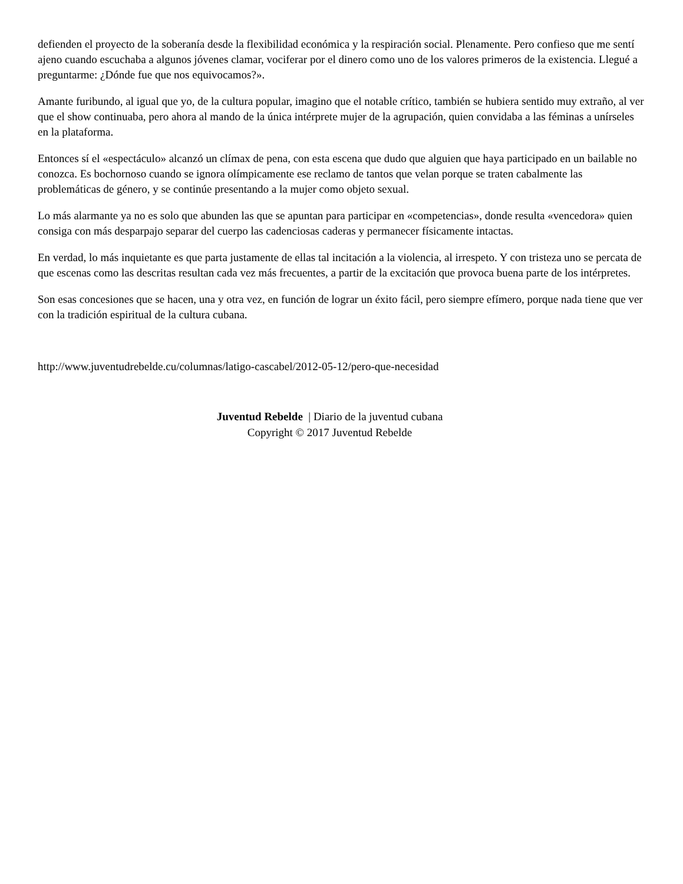defienden el proyecto de la soberanía desde la flexibilidad económica y la respiración social. Plenamente. Pero confieso que me sentí ajeno cuando escuchaba a algunos jóvenes clamar, vociferar por el dinero como uno de los valores primeros de la existencia. Llegué a preguntarme: ¿Dónde fue que nos equivocamos?».
Amante furibundo, al igual que yo, de la cultura popular, imagino que el notable crítico, también se hubiera sentido muy extraño, al ver que el show continuaba, pero ahora al mando de la única intérprete mujer de la agrupación, quien convidaba a las féminas a unírseles en la plataforma.
Entonces sí el «espectáculo» alcanzó un clímax de pena, con esta escena que dudo que alguien que haya participado en un bailable no conozca. Es bochornoso cuando se ignora olímpicamente ese reclamo de tantos que velan porque se traten cabalmente las problemáticas de género, y se continúe presentando a la mujer como objeto sexual.
Lo más alarmante ya no es solo que abunden las que se apuntan para participar en «competencias», donde resulta «vencedora» quien consiga con más desparpajo separar del cuerpo las cadenciosas caderas y permanecer físicamente intactas.
En verdad, lo más inquietante es que parta justamente de ellas tal incitación a la violencia, al irrespeto. Y con tristeza uno se percata de que escenas como las descritas resultan cada vez más frecuentes, a partir de la excitación que provoca buena parte de los intérpretes.
Son esas concesiones que se hacen, una y otra vez, en función de lograr un éxito fácil, pero siempre efímero, porque nada tiene que ver con la tradición espiritual de la cultura cubana.
http://www.juventudrebelde.cu/columnas/latigo-cascabel/2012-05-12/pero-que-necesidad
Juventud Rebelde | Diario de la juventud cubana
Copyright © 2017 Juventud Rebelde